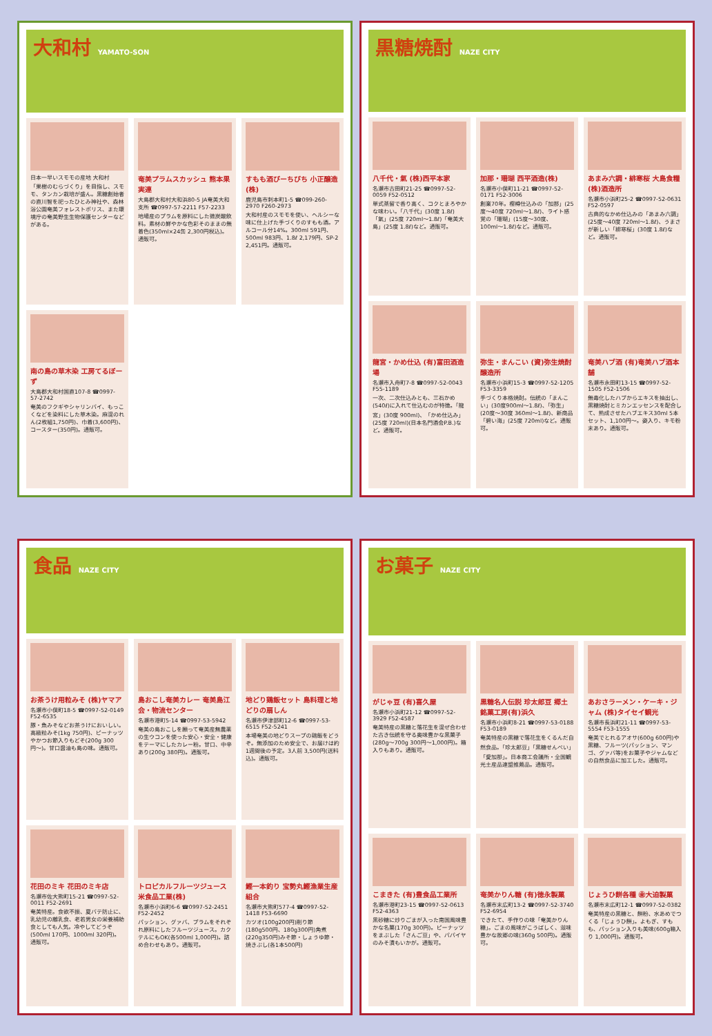大和村 YAMATO-SON
日本一早いスモモの産地 大和村
「果樹のむらづくり」を目指し、スモモ、タンカン栽培が盛ん。黒糖創始者の直川智を祀ったひとみ神社や、森林浴公園奄美フォレストポリス、また環境庁の奄美野生生物保護センターなどがある。
奄美プラムスカッシュ 熊本果実連
大島郡大和村大和浜80-5 JA奄美大和支所 ☎0997-57-2211 F57-2233
地場産のプラムを原料にした微炭酸飲料。素材の鮮やかな色彩そのままの無着色(350ml×24缶 2,300円税込)。通販可。
すもも酒びーちびち 小正醸造(株)
鹿児島市刺本町1-5 ☎099-260-2970 F260-2973
大和村産のスモモを使い、ヘルシーな味に仕上げた手づくりのすもも酒。アルコール分14%。300ml 591円、500ml 983円、1.8ℓ 2,179円、SP-2 2,451円。通販可。
南の島の草木染 工房てるぼーず
大島郡大和村国直107-8 ☎0997-57-2742
奄美のフクギやシャリンバイ、もっこくなどを染料にした草木染。麻混のれん(2枚組1,750円)、巾着(3,600円)、コースター(350円)。通販可。
黒糖焼酎 NAZE CITY
八千代・氣 (株)西平本家
名瀬市古田町21-25 ☎0997-52-0059 F52-0512
単式蒸留で香り高く、コクとまろやかな味わい。「八千代」(30度 1.8ℓ)「氣」(25度 720ml〜1.8ℓ)「奄美大島」(25度 1.8ℓ)など。通販可。
加那・珊瑚 西平酒造(株)
名瀬市小俣町11-21 ☎0997-52-0171 F52-3006
創業70年。樫樽仕込みの「加那」(25度〜40度 720ml〜1.8ℓ)、ライト感覚の「珊瑚」(15度〜30度、100ml〜1.8ℓ)など。通販可。
あまみ六調・緋寒桜 大島食糧(株)酒造所
名瀬市小浜町25-2 ☎0997-52-0631 F52-0597
古典的なかめ仕込みの「あまみ六調」(25度〜40度 720ml〜1.8ℓ)、うまさが新しい「緋寒桜」(30度 1.8ℓ)など。通販可。
龍宮・かめ仕込 (有)富田酒造場
名瀬市入舟町7-8 ☎0997-52-0043 F55-1189
一次、二次仕込みとも、三石かめ(540ℓ)に入れて仕込むのが特徴。「龍宮」(30度 900ml)、「かめ仕込み」(25度 720ml)(日本名門酒会P.B.)など。通販可。
弥生・まんこい (資)弥生焼酎醸造所
名瀬市小浜町15-3 ☎0997-52-1205 F53-3359
手づくり本格焼酎。伝統の「まんこい」(30度900ml〜1.8ℓ)、「弥生」(20度〜30度 360ml〜1.8ℓ)、新商品「碧い海」(25度 720ml)など。通販可。
奄美ハブ酒 (有)奄美ハブ酒本舗
名瀬市永田町13-15 ☎0997-52-1505 F52-1506
無毒化したハブからエキスを抽出し、黒糖焼酎とミカンエッセンスを配合して、熟成させたハブエキス30ml 5本セット、1,100円〜。姿入り、キモ粉末あり。通販可。
食品 NAZE CITY
お茶うけ用粒みそ (株)ヤマア
名瀬市小俣町18-5 ☎0997-52-0149 F52-6535
豚・魚みそなどお茶うけにおいしい。高級粒みそ(1kg 750円)、ピーナッツやかつお節入りもどそ(200g 300円〜)。甘口醤油も島の味。通販可。
島おこし奄美カレー 奄美島江会・物流センター
名瀬市港町5-14 ☎0997-53-5942
奄美の島おこしを願って奄美産無農薬の生ウコンを使った安心・安全・健康をテーマにしたカレー粉。甘口、中辛あり(200g 380円)。通販可。
地どり鶏飯セット 島料理と地どりの扇しん
名瀬市伊津部町12-6 ☎0997-53-6515 F52-5241
本場奄美の地どりスープの鶏飯をどうぞ。無添加のため安全で、お届けは約1週間後の予定。3人前 3,500円(送料込)。通販可。
花田のミキ 花田のミキ店
名瀬市佐大熊町15-21 ☎0997-52-0011 F52-2691
奄美特産。食欲不振、夏バテ防止に、乳幼児の離乳食、老若男女の栄養補助食としても人気。冷やしてどうぞ(500ml 170円、1000ml 320円)。通販可。
トロピカルフルーツジュース 米食品工業(株)
名瀬市小浜町6-6 ☎0997-52-2451 F52-2452
パッション、グァバ、プラムをそれぞれ原料にしたフルーツジュース。カクテルにもOK(各500ml 1,000円)。詰め合わせもあり。通販可。
鰹一本釣り 宝勢丸鰹漁業生産組合
名瀬市大熊町577-4 ☎0997-52-1418 F53-6690
カツオ(100g200円)削り節(180g500円、180g300円)角煮(220g350円)みそ節・しょうゆ節・焼きぶし(各1本500円)
お菓子 NAZE CITY
がじゃ豆 (有)喜久屋
名瀬市小浜町21-12 ☎0997-52-3929 F52-4587
奄美特産の黒糖と落花生を混ぜ合わせた古き伝統を守る奥味豊かな黒菓子(280g〜700g 300円〜1,000円)。箱入りもあり。通販可。
黒糖名人伝説 珍太郎豆 郷土銘菓工房(有)浜久
名瀬市小浜町8-21 ☎0997-53-0188 F53-0189
奄美特産の黒糖で落花生をくるんだ自然食品。「珍太郎豆」「黒糖せんべい」「愛加那」。日本商工会議所・全国観光土産品連盟推薦品。通販可。
あおさラーメン・ケーキ・ジャム (株)タイセイ観光
名瀬市長浜町21-11 ☎0997-53-5554 F53-1555
奄美でとれるアオサ(600g 600円)や黒糖、フルーツ(パッション、マンゴ、グァバ等)をお菓子やジャムなどの自然食品に加工した。通販可。
こまきた (有)豊食品工業所
名瀬市港町23-15 ☎0997-52-0613 F52-4363
黒砂糖に炒りごまが入った南国風味豊かな名菓(170g 300円)。ピーナッツをまぶした「さんご豆」や、パパイヤのみそ漬もいかが。通販可。
奄美かりん糖 (有)徳永製菓
名瀬市末広町13-2 ☎0997-52-3740 F52-6954
できたて、手作りの味「奄美かりん糖」。ごまの風味がこうばしく、滋味豊かな故郷の味(360g 500円)。通販可。
じょうひ餅各種 ㊎大迫製菓
名瀬市末広町12-1 ☎0997-52-0382
奄美特産の黒糖と、餅粉、水あめでつくる「じょうひ餅」。よもぎ、すもも、パッション入りも美味(600g箱入り 1,000円)。通販可。